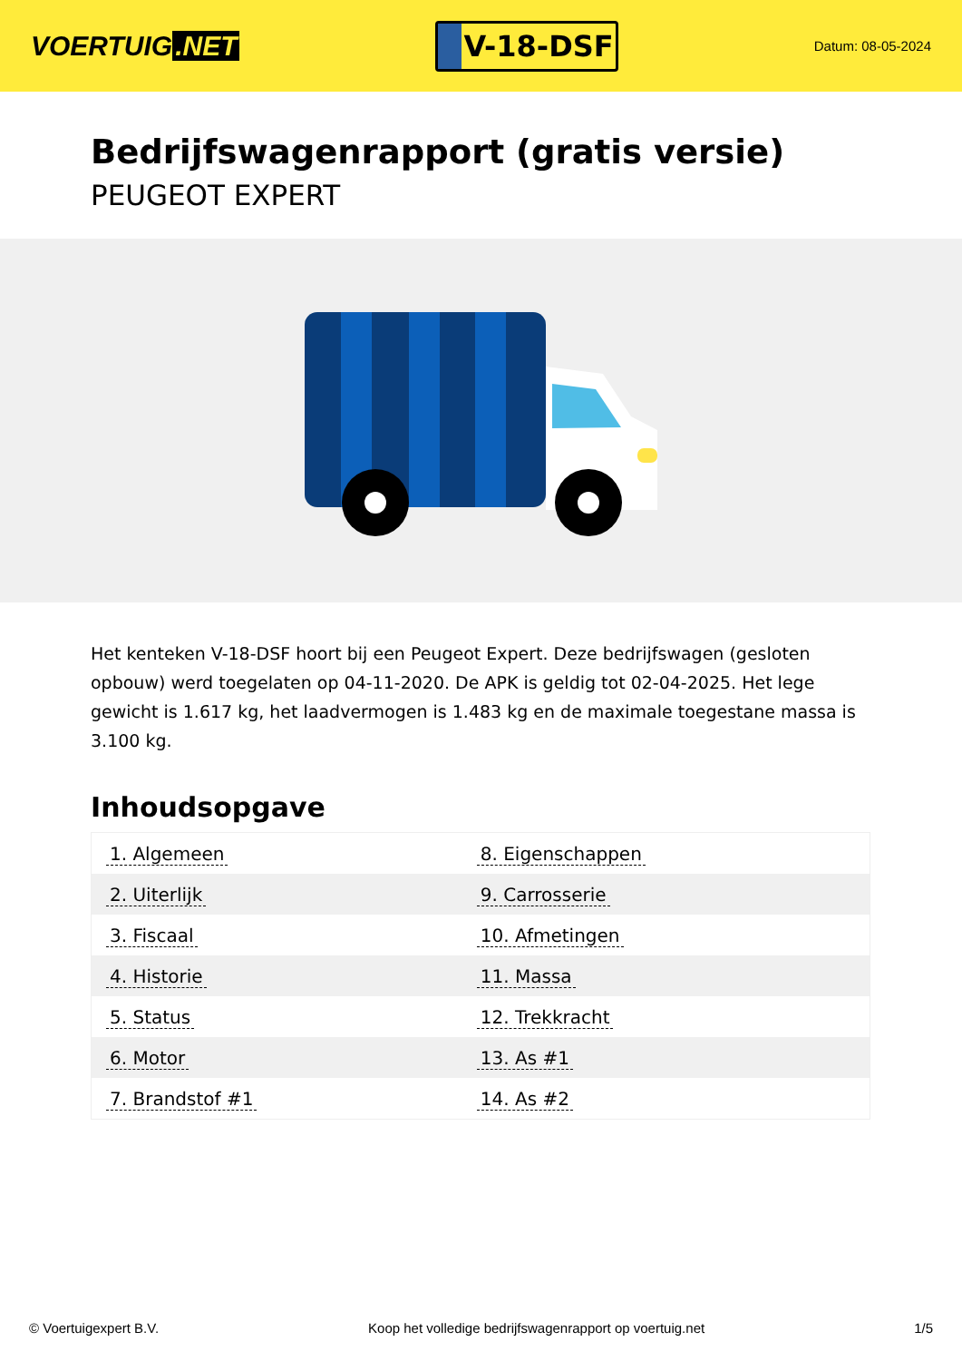VOERTUIG.NET
V-18-DSF
Datum: 08-05-2024
Bedrijfswagenrapport (gratis versie)
PEUGEOT EXPERT
Het kenteken V-18-DSF hoort bij een Peugeot Expert. Deze bedrijfswagen (gesloten opbouw) werd toegelaten op 04-11-2020. De APK is geldig tot 02-04-2025. Het lege gewicht is 1.617 kg, het laadvermogen is 1.483 kg en de maximale toegestane massa is 3.100 kg.
Inhoudsopgave
| 1. Algemeen | 8. Eigenschappen |
| 2. Uiterlijk | 9. Carrosserie |
| 3. Fiscaal | 10. Afmetingen |
| 4. Historie | 11. Massa |
| 5. Status | 12. Trekkracht |
| 6. Motor | 13. As #1 |
| 7. Brandstof #1 | 14. As #2 |
© Voertuigexpert B.V. Koop het volledige bedrijfswagenrapport op voertuig.net 1/5